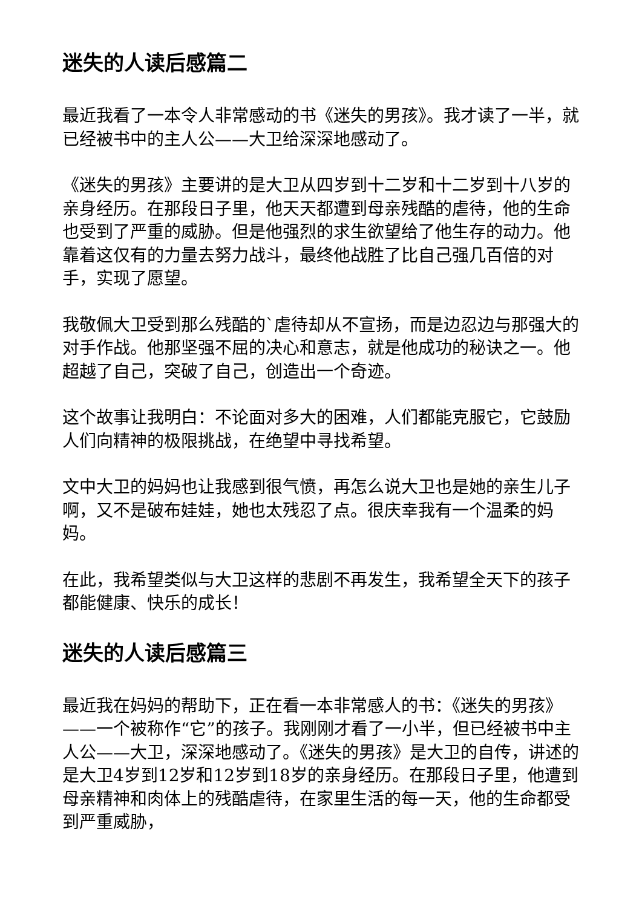迷失的人读后感篇二
最近我看了一本令人非常感动的书《迷失的男孩》。我才读了一半，就已经被书中的主人公——大卫给深深地感动了。
《迷失的男孩》主要讲的是大卫从四岁到十二岁和十二岁到十八岁的亲身经历。在那段日子里，他天天都遭到母亲残酷的虐待，他的生命也受到了严重的威胁。但是他强烈的求生欲望给了他生存的动力。他靠着这仅有的力量去努力战斗，最终他战胜了比自己强几百倍的对手，实现了愿望。
我敬佩大卫受到那么残酷的`虐待却从不宣扬，而是边忍边与那强大的对手作战。他那坚强不屈的决心和意志，就是他成功的秘诀之一。他超越了自己，突破了自己，创造出一个奇迹。
这个故事让我明白：不论面对多大的困难，人们都能克服它，它鼓励人们向精神的极限挑战，在绝望中寻找希望。
文中大卫的妈妈也让我感到很气愤，再怎么说大卫也是她的亲生儿子啊，又不是破布娃娃，她也太残忍了点。很庆幸我有一个温柔的妈妈。
在此，我希望类似与大卫这样的悲剧不再发生，我希望全天下的孩子都能健康、快乐的成长！
迷失的人读后感篇三
最近我在妈妈的帮助下，正在看一本非常感人的书：《迷失的男孩》——一个被称作“它”的孩子。我刚刚才看了一小半，但已经被书中主人公——大卫，深深地感动了。《迷失的男孩》是大卫的自传，讲述的是大卫4岁到12岁和12岁到18岁的亲身经历。在那段日子里，他遭到母亲精神和肉体上的残酷虐待，在家里生活的每一天，他的生命都受到严重威胁，